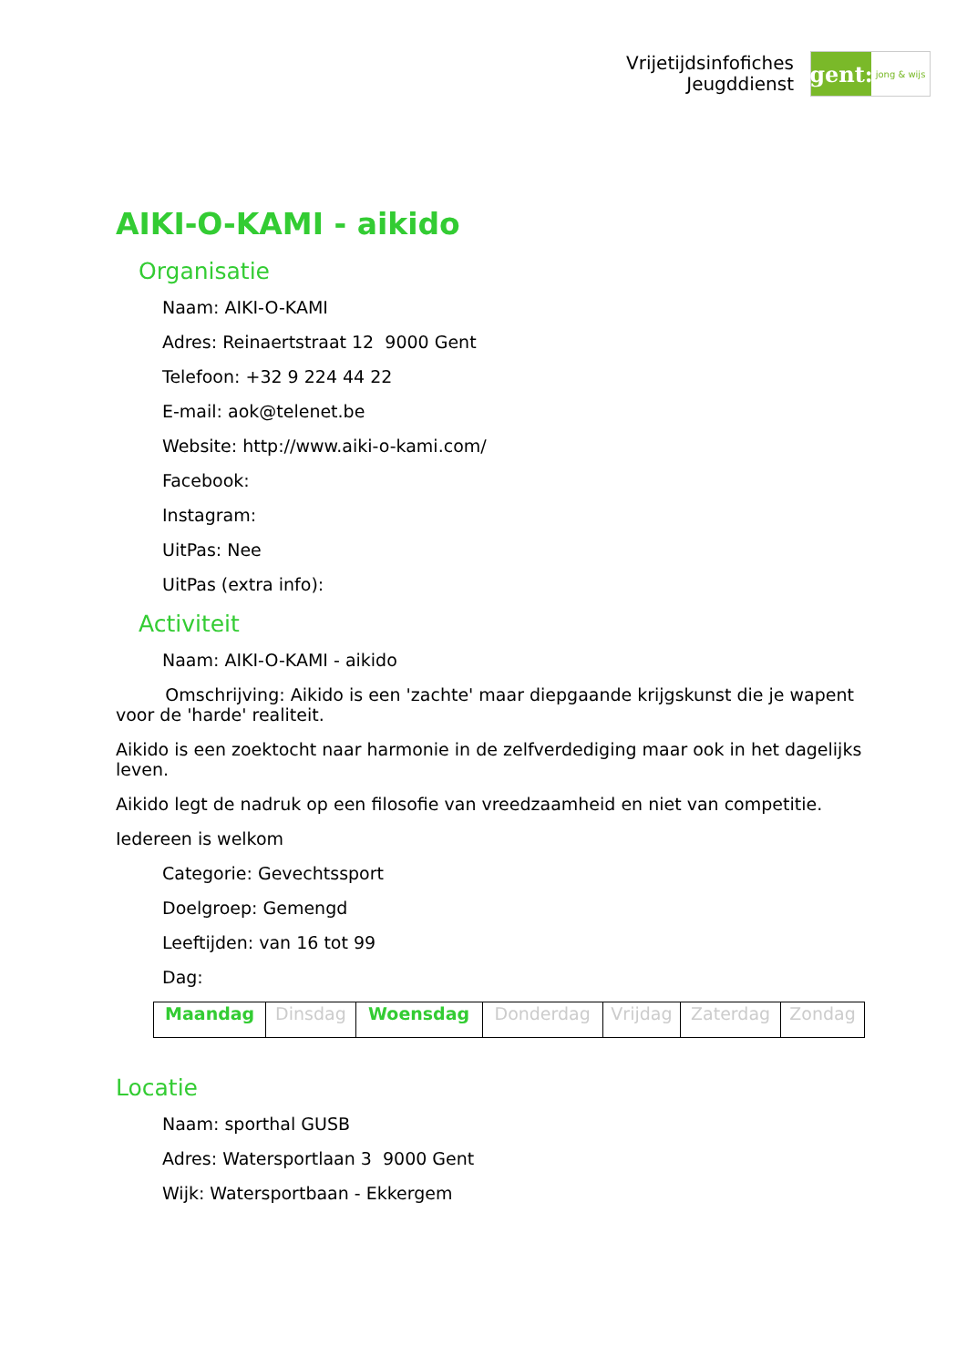Vrijetijdsinfofiches
Jeugddienst
gent:
jong & wijs
AIKI-O-KAMI - aikido
Organisatie
Naam: AIKI-O-KAMI
Adres: Reinaertstraat 12 9000 Gent
Telefoon: +32 9 224 44 22
E-mail: aok@telenet.be
Website: http://www.aiki-o-kami.com/
Facebook:
Instagram:
UitPas: Nee
UitPas (extra info):
Activiteit
Naam: AIKI-O-KAMI - aikido
Omschrijving: Aikido is een 'zachte' maar diepgaande krijgskunst die je wapent voor de 'harde' realiteit.
Aikido is een zoektocht naar harmonie in de zelfverdediging maar ook in het dagelijks leven.
Aikido legt de nadruk op een filosofie van vreedzaamheid en niet van competitie.
Iedereen is welkom
Categorie: Gevechtssport
Doelgroep: Gemengd
Leeftijden: van 16 tot 99
Dag:
| Maandag | Dinsdag | Woensdag | Donderdag | Vrijdag | Zaterdag | Zondag |
Locatie
Naam: sporthal GUSB
Adres: Watersportlaan 3 9000 Gent
Wijk: Watersportbaan - Ekkergem